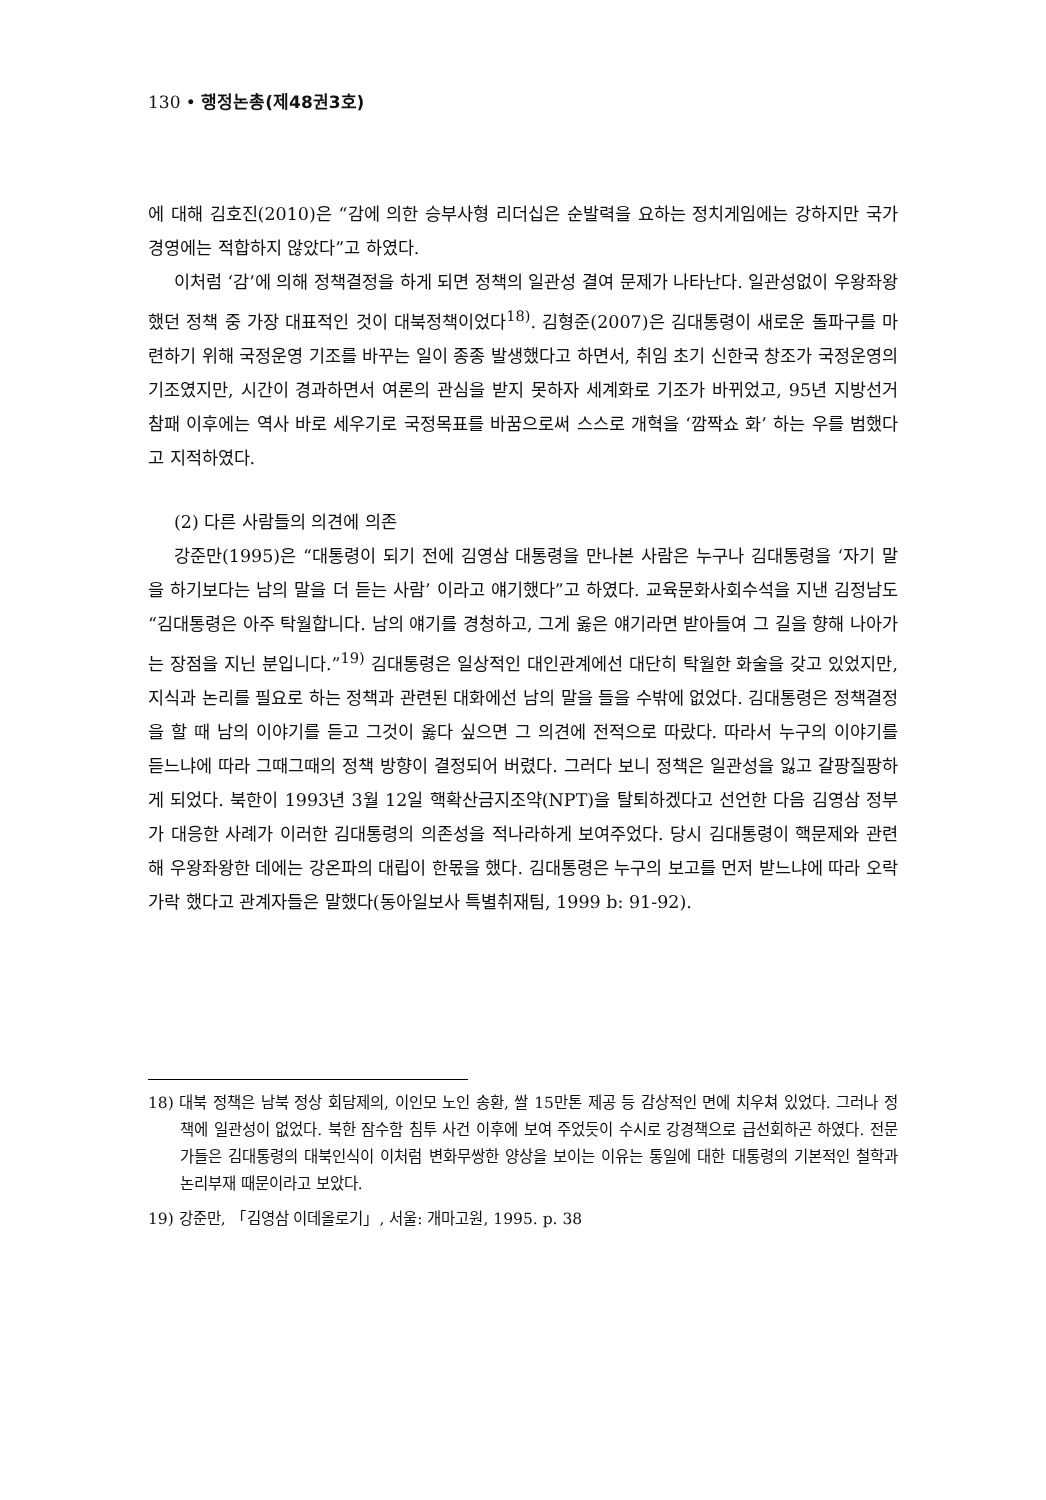130 • 행정논총(제48권3호)
에 대해 김호진(2010)은 “감에 의한 승부사형 리더십은 순발력을 요하는 정치게임에는 강하지만 국가경영에는 적합하지 않았다”고 하였다.
이처럼 ‘감’에 의해 정책결정을 하게 되면 정책의 일관성 결여 문제가 나타난다. 일관성없이 우왕좌왕했던 정책 중 가장 대표적인 것이 대북정책이었다<sup>18)</sup>. 김형준(2007)은 김대통령이 새로운 돌파구를 마련하기 위해 국정운영 기조를 바꾸는 일이 종종 발생했다고 하면서, 취임 초기 신한국 창조가 국정운영의 기조였지만, 시간이 경과하면서 여론의 관심을 받지 못하자 세계화로 기조가 바뀌었고, 95년 지방선거 참패 이후에는 역사 바로 세우기로 국정목표를 바꿈으로써 스스로 개혁을 ‘깜짝쇼 화’ 하는 우를 범했다고 지적하였다.
(2) 다른 사람들의 의견에 의존
강준만(1995)은 “대통령이 되기 전에 김영삼 대통령을 만나본 사람은 누구나 김대통령을 ‘자기 말을 하기보다는 남의 말을 더 듣는 사람’ 이라고 얘기했다”고 하였다. 교육문화사회수석을 지낸 김정남도 “김대통령은 아주 탁월합니다. 남의 얘기를 경청하고, 그게 옳은 얘기라면 받아들여 그 길을 향해 나아가는 장점을 지닌 분입니다.”<sup>19)</sup> 김대통령은 일상적인 대인관계에선 대단히 탁월한 화술을 갖고 있었지만, 지식과 논리를 필요로 하는 정책과 관련된 대화에선 남의 말을 들을 수밖에 없었다. 김대통령은 정책결정을 할 때 남의 이야기를 듣고 그것이 옳다 싶으면 그 의견에 전적으로 따랐다. 따라서 누구의 이야기를 듣느냐에 따라 그때그때의 정책 방향이 결정되어 버렸다. 그러다 보니 정책은 일관성을 잃고 갈팡질팡하게 되었다. 북한이 1993년 3월 12일 핵확산금지조약(NPT)을 탈퇴하겠다고 선언한 다음 김영삼 정부가 대응한 사례가 이러한 김대통령의 의존성을 적나라하게 보여주었다. 당시 김대통령이 핵문제와 관련해 우왕좌왕한 데에는 강온파의 대립이 한몫을 했다. 김대통령은 누구의 보고를 먼저 받느냐에 따라 오락가락 했다고 관계자들은 말했다(동아일보사 특별취재팀, 1999 b: 91-92).
18) 대북 정책은 남북 정상 회담제의, 이인모 노인 송환, 쌀 15만톤 제공 등 감상적인 면에 치우쳐 있었다. 그러나 정책에 일관성이 없었다. 북한 잠수함 침투 사건 이후에 보여 주었듯이 수시로 강경책으로 급선회하곤 하였다. 전문가들은 김대통령의 대북인식이 이처럼 변화무쌍한 양상을 보이는 이유는 통일에 대한 대통령의 기본적인 철학과 논리부재 때문이라고 보았다.
19) 강준만, 「김영삼 이데올로기」, 서울: 개마고원, 1995. p. 38